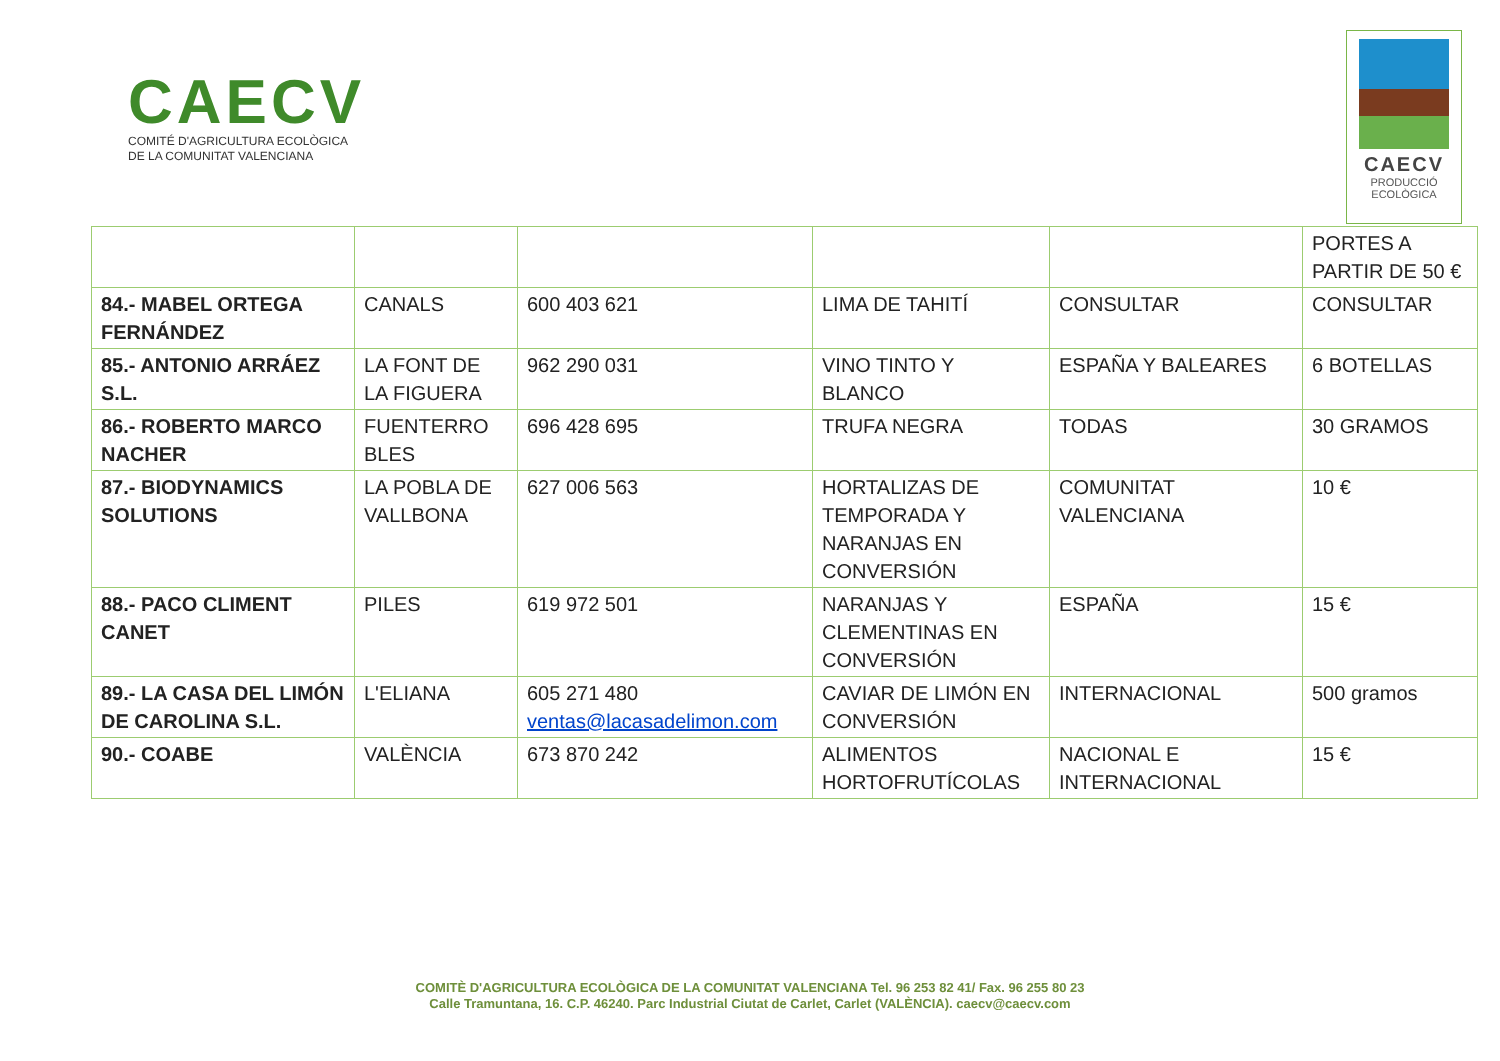CAECV
COMITÉ D'AGRICULTURA ECOLÒGICA
DE LA COMUNITAT VALENCIANA
CAECV
PRODUCCIÓ
ECOLÒGICA
| | | | | | PORTES A PARTIR DE 50 € |
| 84.- MABEL ORTEGA FERNÁNDEZ | CANALS | 600 403 621 | LIMA DE TAHITÍ | CONSULTAR | CONSULTAR |
| 85.- ANTONIO ARRÁEZ S.L. | LA FONT DE LA FIGUERA | 962 290 031 | VINO TINTO Y BLANCO | ESPAÑA Y BALEARES | 6 BOTELLAS |
| 86.- ROBERTO MARCO NACHER | FUENTERRO BLES | 696 428 695 | TRUFA NEGRA | TODAS | 30 GRAMOS |
| 87.- BIODYNAMICS SOLUTIONS | LA POBLA DE VALLBONA | 627 006 563 | HORTALIZAS DE TEMPORADA Y NARANJAS EN CONVERSIÓN | COMUNITAT VALENCIANA | 10 € |
| 88.- PACO CLIMENT CANET | PILES | 619 972 501 | NARANJAS Y CLEMENTINAS EN CONVERSIÓN | ESPAÑA | 15 € |
| 89.- LA CASA DEL LIMÓN DE CAROLINA S.L. | L'ELIANA | 605 271 480 ventas@lacasadelimon.com | CAVIAR DE LIMÓN EN CONVERSIÓN | INTERNACIONAL | 500 gramos |
| 90.- COABE | VALÈNCIA | 673 870 242 | ALIMENTOS HORTOFRUTÍCOLAS | NACIONAL E INTERNACIONAL | 15 € |
COMITÈ D'AGRICULTURA ECOLÒGICA DE LA COMUNITAT VALENCIANA Tel. 96 253 82 41/ Fax. 96 255 80 23
Calle Tramuntana, 16. C.P. 46240. Parc Industrial Ciutat de Carlet, Carlet (VALÈNCIA). caecv@caecv.com